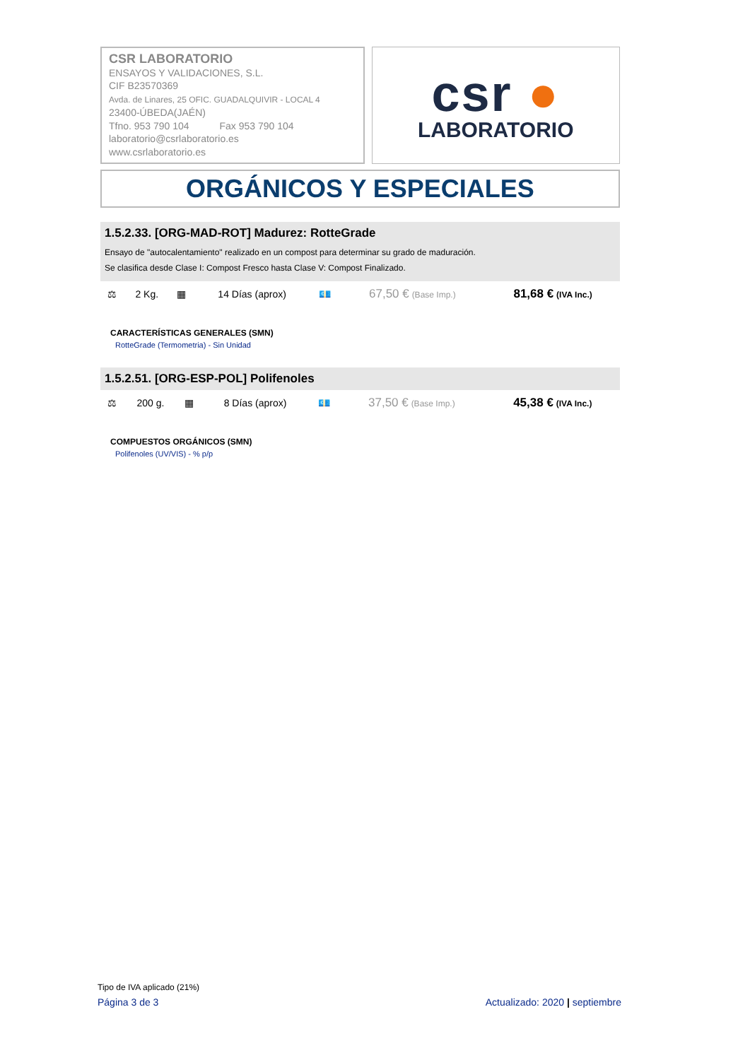CSR LABORATORIO
ENSAYOS Y VALIDACIONES, S.L.
CIF B23570369
Avda. de Linares, 25 OFIC. GUADALQUIVIR - LOCAL 4
23400-ÚBEDA(JAÉN)
Tfno. 953 790 104 Fax 953 790 104
laboratorio@csrlaboratorio.es
www.csrlaboratorio.es
csr ●
LABORATORIO
ORGÁNICOS Y ESPECIALES
1.5.2.33. [ORG-MAD-ROT] Madurez: RotteGrade
Ensayo de "autocalentamiento" realizado en un compost para determinar su grado de maduración.
Se clasifica desde Clase I: Compost Fresco hasta Clase V: Compost Finalizado.
| ⚖ | 2 Kg. | ▦ | 14 Días (aprox) | 💶 | 67,50 € (Base Imp.) | 81,68 € (IVA Inc.) |
CARACTERÍSTICAS GENERALES (SMN)
RotteGrade (Termometria) - Sin Unidad
1.5.2.51. [ORG-ESP-POL] Polifenoles
| ⚖ | 200 g. | ▦ | 8 Días (aprox) | 💶 | 37,50 € (Base Imp.) | 45,38 € (IVA Inc.) |
COMPUESTOS ORGÁNICOS (SMN)
Polifenoles (UV/VIS) - % p/p
Tipo de IVA aplicado (21%)
Página 3 de 3 Actualizado: 2020 | septiembre